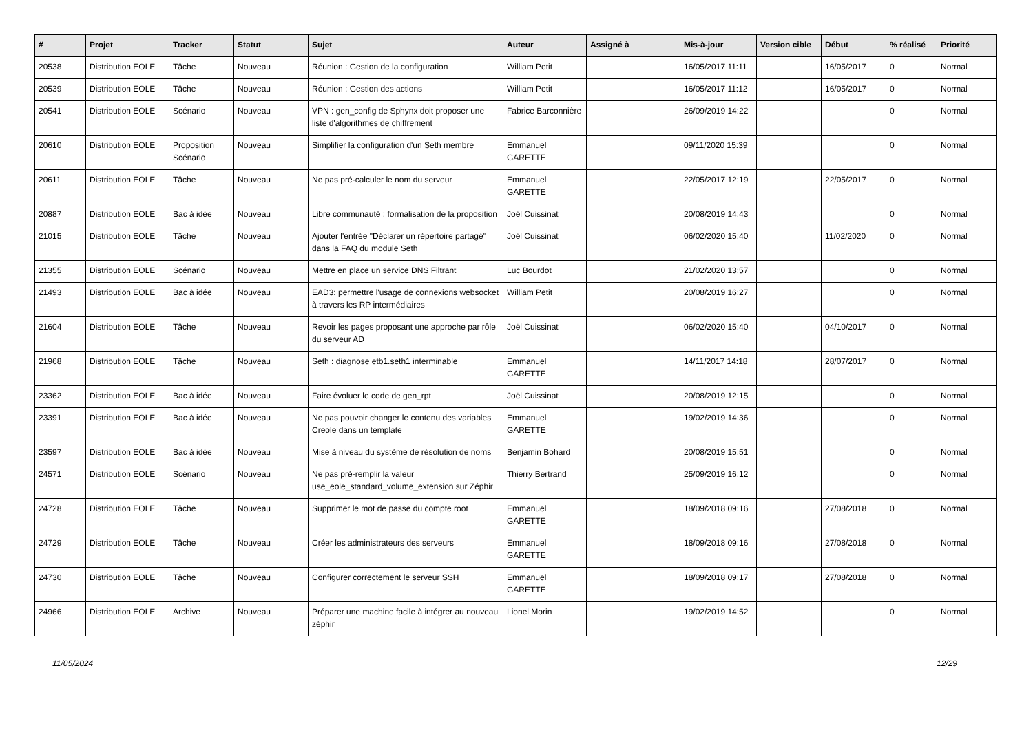| # | Projet | Tracker | Statut | Sujet | Auteur | Assigné à | Mis-à-jour | Version cible | Début | % réalisé | Priorité |
| --- | --- | --- | --- | --- | --- | --- | --- | --- | --- | --- | --- |
| 20538 | Distribution EOLE | Tâche | Nouveau | Réunion : Gestion de la configuration | William Petit | | 16/05/2017 11:11 | | 16/05/2017 | 0 | Normal |
| 20539 | Distribution EOLE | Tâche | Nouveau | Réunion : Gestion des actions | William Petit | | 16/05/2017 11:12 | | 16/05/2017 | 0 | Normal |
| 20541 | Distribution EOLE | Scénario | Nouveau | VPN : gen_config de Sphynx doit proposer une liste d'algorithmes de chiffrement | Fabrice Barconnière | | 26/09/2019 14:22 | | | 0 | Normal |
| 20610 | Distribution EOLE | Proposition Scénario | Nouveau | Simplifier la configuration d'un Seth membre | Emmanuel GARETTE | | 09/11/2020 15:39 | | | 0 | Normal |
| 20611 | Distribution EOLE | Tâche | Nouveau | Ne pas pré-calculer le nom du serveur | Emmanuel GARETTE | | 22/05/2017 12:19 | | 22/05/2017 | 0 | Normal |
| 20887 | Distribution EOLE | Bac à idée | Nouveau | Libre communauté : formalisation de la proposition | Joël Cuissinat | | 20/08/2019 14:43 | | | 0 | Normal |
| 21015 | Distribution EOLE | Tâche | Nouveau | Ajouter l'entrée "Déclarer un répertoire partagé" dans la FAQ du module Seth | Joël Cuissinat | | 06/02/2020 15:40 | | 11/02/2020 | 0 | Normal |
| 21355 | Distribution EOLE | Scénario | Nouveau | Mettre en place un service DNS Filtrant | Luc Bourdot | | 21/02/2020 13:57 | | | 0 | Normal |
| 21493 | Distribution EOLE | Bac à idée | Nouveau | EAD3: permettre l'usage de connexions websocket à travers les RP intermédiaires | William Petit | | 20/08/2019 16:27 | | | 0 | Normal |
| 21604 | Distribution EOLE | Tâche | Nouveau | Revoir les pages proposant une approche par rôle du serveur AD | Joël Cuissinat | | 06/02/2020 15:40 | | 04/10/2017 | 0 | Normal |
| 21968 | Distribution EOLE | Tâche | Nouveau | Seth : diagnose etb1.seth1 interminable | Emmanuel GARETTE | | 14/11/2017 14:18 | | 28/07/2017 | 0 | Normal |
| 23362 | Distribution EOLE | Bac à idée | Nouveau | Faire évoluer le code de gen_rpt | Joël Cuissinat | | 20/08/2019 12:15 | | | 0 | Normal |
| 23391 | Distribution EOLE | Bac à idée | Nouveau | Ne pas pouvoir changer le contenu des variables Creole dans un template | Emmanuel GARETTE | | 19/02/2019 14:36 | | | 0 | Normal |
| 23597 | Distribution EOLE | Bac à idée | Nouveau | Mise à niveau du système de résolution de noms | Benjamin Bohard | | 20/08/2019 15:51 | | | 0 | Normal |
| 24571 | Distribution EOLE | Scénario | Nouveau | Ne pas pré-remplir la valeur use_eole_standard_volume_extension sur Zéphir | Thierry Bertrand | | 25/09/2019 16:12 | | | 0 | Normal |
| 24728 | Distribution EOLE | Tâche | Nouveau | Supprimer le mot de passe du compte root | Emmanuel GARETTE | | 18/09/2018 09:16 | | 27/08/2018 | 0 | Normal |
| 24729 | Distribution EOLE | Tâche | Nouveau | Créer les administrateurs des serveurs | Emmanuel GARETTE | | 18/09/2018 09:16 | | 27/08/2018 | 0 | Normal |
| 24730 | Distribution EOLE | Tâche | Nouveau | Configurer correctement le serveur SSH | Emmanuel GARETTE | | 18/09/2018 09:17 | | 27/08/2018 | 0 | Normal |
| 24966 | Distribution EOLE | Archive | Nouveau | Préparer une machine facile à intégrer au nouveau zéphir | Lionel Morin | | 19/02/2019 14:52 | | | 0 | Normal |
11/05/2024 12/29